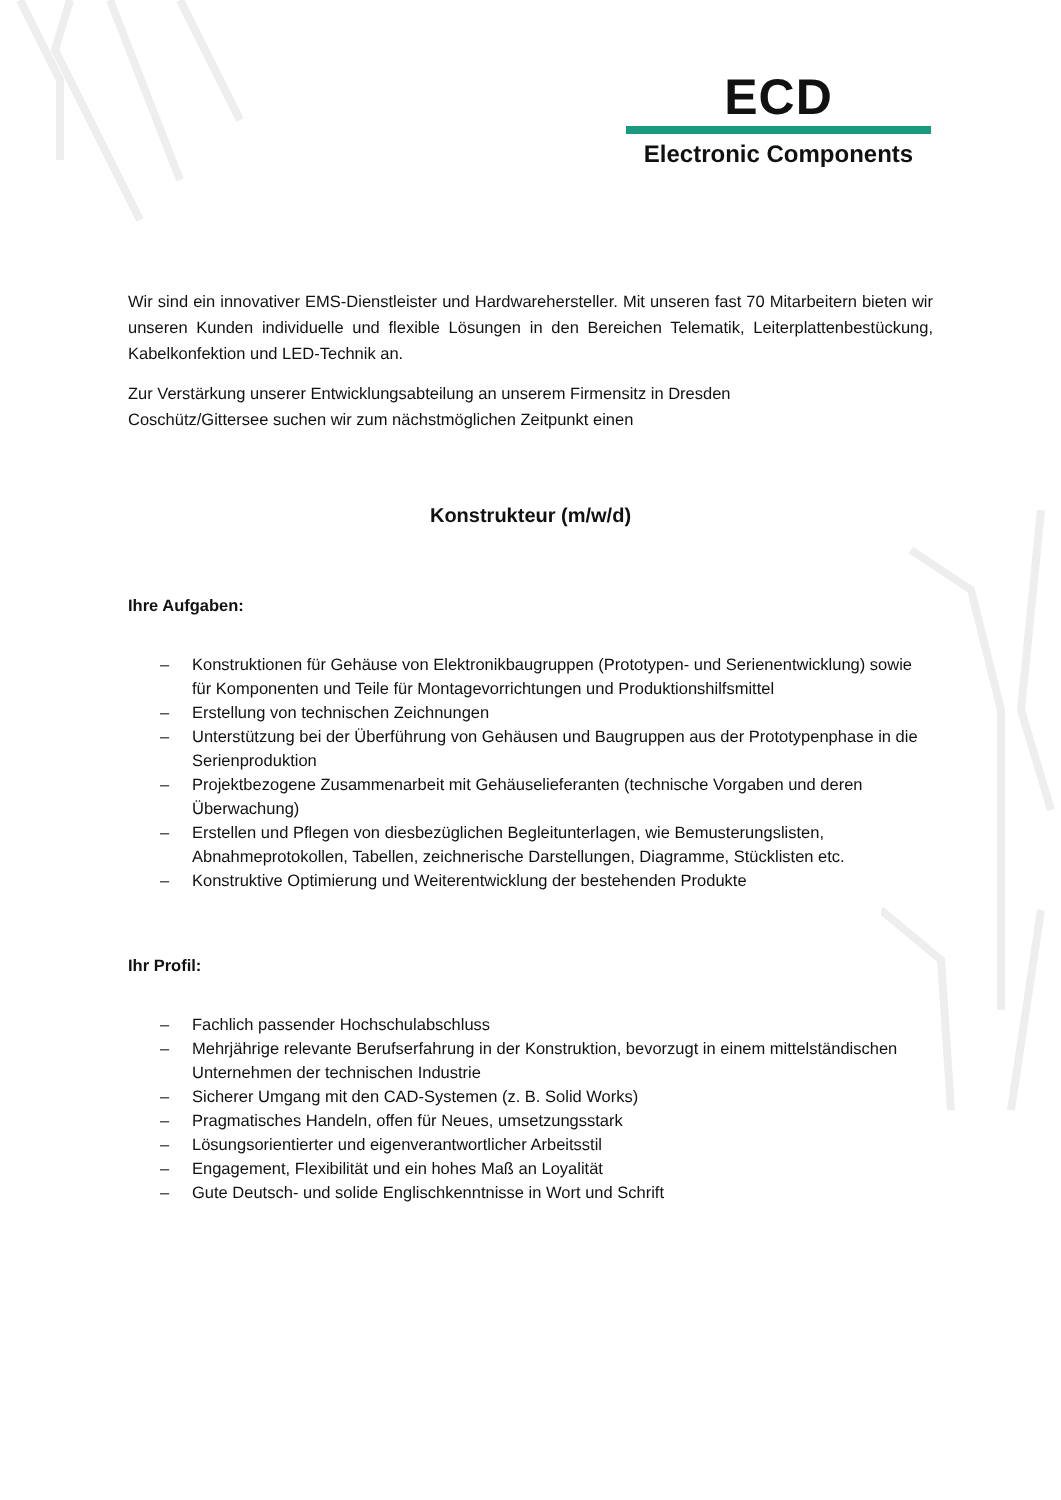ECD
Electronic Components
Wir sind ein innovativer EMS-Dienstleister und Hardwarehersteller. Mit unseren fast 70 Mitarbeitern bieten wir unseren Kunden individuelle und flexible Lösungen in den Bereichen Telematik, Leiterplattenbestückung, Kabelkonfektion und LED-Technik an.
Zur Verstärkung unserer Entwicklungsabteilung an unserem Firmensitz in Dresden
Coschütz/Gittersee suchen wir zum nächstmöglichen Zeitpunkt einen
Konstrukteur (m/w/d)
Ihre Aufgaben:
– Konstruktionen für Gehäuse von Elektronikbaugruppen (Prototypen- und Serienentwicklung) sowie für Komponenten und Teile für Montagevorrichtungen und Produktionshilfsmittel
– Erstellung von technischen Zeichnungen
– Unterstützung bei der Überführung von Gehäusen und Baugruppen aus der Prototypenphase in die Serienproduktion
– Projektbezogene Zusammenarbeit mit Gehäuselieferanten (technische Vorgaben und deren Überwachung)
– Erstellen und Pflegen von diesbezüglichen Begleitunterlagen, wie Bemusterungslisten, Abnahmeprotokollen, Tabellen, zeichnerische Darstellungen, Diagramme, Stücklisten etc.
– Konstruktive Optimierung und Weiterentwicklung der bestehenden Produkte
Ihr Profil:
– Fachlich passender Hochschulabschluss
– Mehrjährige relevante Berufserfahrung in der Konstruktion, bevorzugt in einem mittelständischen Unternehmen der technischen Industrie
– Sicherer Umgang mit den CAD-Systemen (z. B. Solid Works)
– Pragmatisches Handeln, offen für Neues, umsetzungsstark
– Lösungsorientierter und eigenverantwortlicher Arbeitsstil
– Engagement, Flexibilität und ein hohes Maß an Loyalität
– Gute Deutsch- und solide Englischkenntnisse in Wort und Schrift